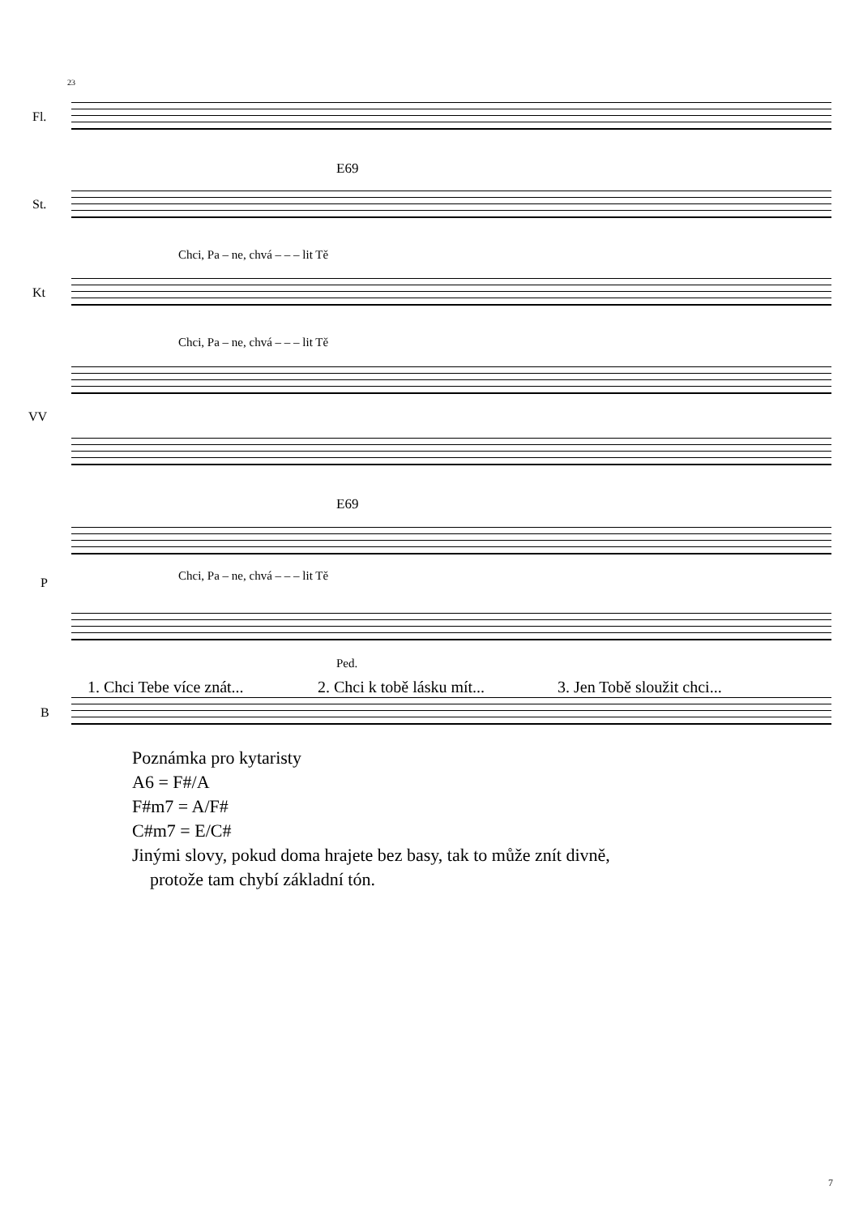23
Fl.
E69
St.
Chci, Pa – ne, chvá – – – lit Tě
Kt
Chci, Pa – ne, chvá – – – lit Tě
VV
E69
P
Chci, Pa – ne, chvá – – – lit Tě
Ped.
1. Chci Tebe více znát... 2. Chci k tobě lásku mít... 3. Jen Tobě sloužit chci...
B
Poznámka pro kytaristy
A6 = F#/A
F#m7 = A/F#
C#m7 = E/C#
Jinými slovy, pokud doma hrajete bez basy, tak to může znít divně,
protože tam chybí základní tón.
7